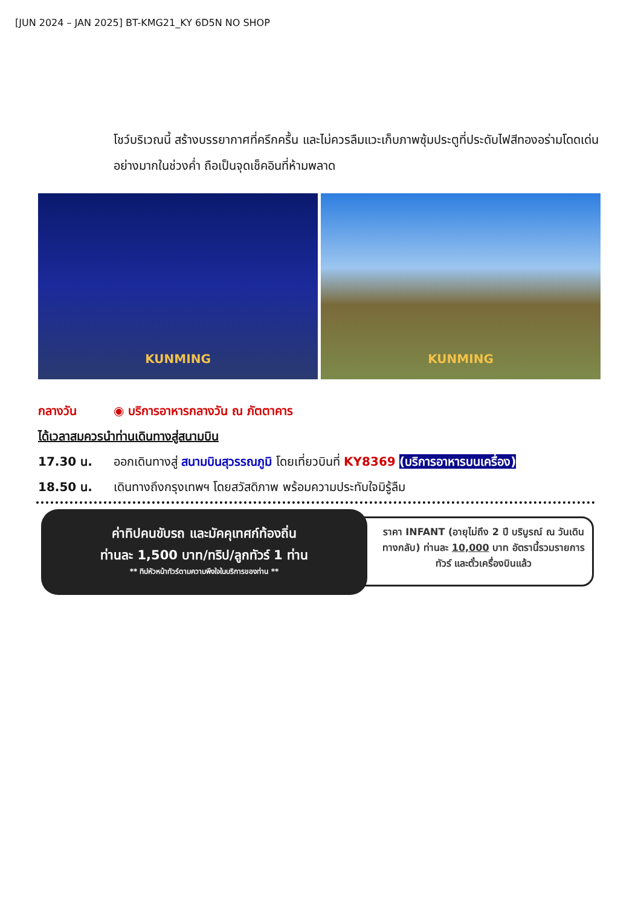[JUN 2024 – JAN 2025] BT-KMG21_KY 6D5N NO SHOP
โชว์บริเวณนี้ สร้างบรรยากาศที่ครึกครื้น และไม่ควรลืมแวะเก็บภาพซุ้มประตูที่ประดับไฟสีทองอร่ามโดดเด่นอย่างมากในช่วงค่ำ ถือเป็นจุดเช็คอินที่ห้ามพลาด
KUNMING
KUNMING
กลางวัน ◉ บริการอาหารกลางวัน ณ ภัตตาคาร
ได้เวลาสมควรนำท่านเดินทางสู่สนามบิน
17.30 น. ออกเดินทางสู่ สนามบินสุวรรณภูมิ โดยเที่ยวบินที่ KY8369 (บริการอาหารบนเครื่อง)
18.50 น. เดินทางถึงกรุงเทพฯ โดยสวัสดิภาพ พร้อมความประทับใจมิรู้ลืม
ค่าทิปคนขับรถ และมัคคุเทศก์ท้องถิ่น
ท่านละ 1,500 บาท/ทริป/ลูกทัวร์ 1 ท่าน
** ทิปหัวหน้าทัวร์ตามความพึงใจในบริการของท่าน **
ราคา INFANT (อายุไม่ถึง 2 ปี บริบูรณ์ ณ วันเดินทางกลับ) ท่านละ 10,000 บาท อัตรานี้รวมรายการทัวร์ และตั๋วเครื่องบินแล้ว